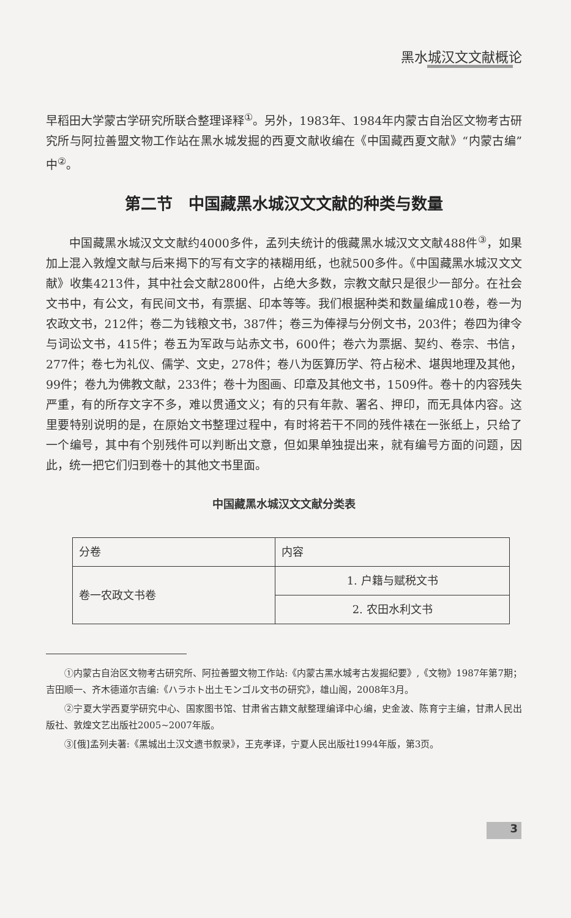黑水城汉文文献概论
早稻田大学蒙古学研究所联合整理译释<sup>①</sup>。另外，1983年、1984年内蒙古自治区文物考古研究所与阿拉善盟文物工作站在黑水城发掘的西夏文献收编在《中国藏西夏文献》“内蒙古编”中<sup>②</sup>。
第二节　中国藏黑水城汉文文献的种类与数量
中国藏黑水城汉文文献约4000多件，孟列夫统计的俄藏黑水城汉文文献488件<sup>③</sup>，如果加上混入敦煌文献与后来揭下的写有文字的裱糊用纸，也就500多件。《中国藏黑水城汉文文献》收集4213件，其中社会文献2800件，占绝大多数，宗教文献只是很少一部分。在社会文书中，有公文，有民间文书，有票据、印本等等。我们根据种类和数量编成10卷，卷一为农政文书，212件；卷二为钱粮文书，387件；卷三为俸禄与分例文书，203件；卷四为律令与词讼文书，415件；卷五为军政与站赤文书，600件；卷六为票据、契约、卷宗、书信，277件；卷七为礼仪、儒学、文史，278件；卷八为医算历学、符占秘术、堪舆地理及其他，99件；卷九为佛教文献，233件；卷十为图画、印章及其他文书，1509件。卷十的内容残失严重，有的所存文字不多，难以贯通文义；有的只有年款、署名、押印，而无具体内容。这里要特别说明的是，在原始文书整理过程中，有时将若干不同的残件裱在一张纸上，只给了一个编号，其中有个别残件可以判断出文意，但如果单独提出来，就有编号方面的问题，因此，统一把它们归到卷十的其他文书里面。
中国藏黑水城汉文文献分类表
| 分卷 | 内容 |
| --- | --- |
| 卷一农政文书卷 | 1. 户籍与赋税文书 |
| | 2. 农田水利文书 |
①内蒙古自治区文物考古研究所、阿拉善盟文物工作站:《内蒙古黑水城考古发掘纪要》,《文物》1987年第7期；吉田顺一、齐木德道尔吉编:《ハラホト出土モンゴル文书の研究》，雄山阁，2008年3月。
②宁夏大学西夏学研究中心、国家图书馆、甘肃省古籍文献整理编译中心编，史金波、陈育宁主编，甘肃人民出版社、敦煌文艺出版社2005~2007年版。
③[俄]孟列夫著:《黑城出土汉文遗书叙录》，王克孝译，宁夏人民出版社1994年版，第3页。
3